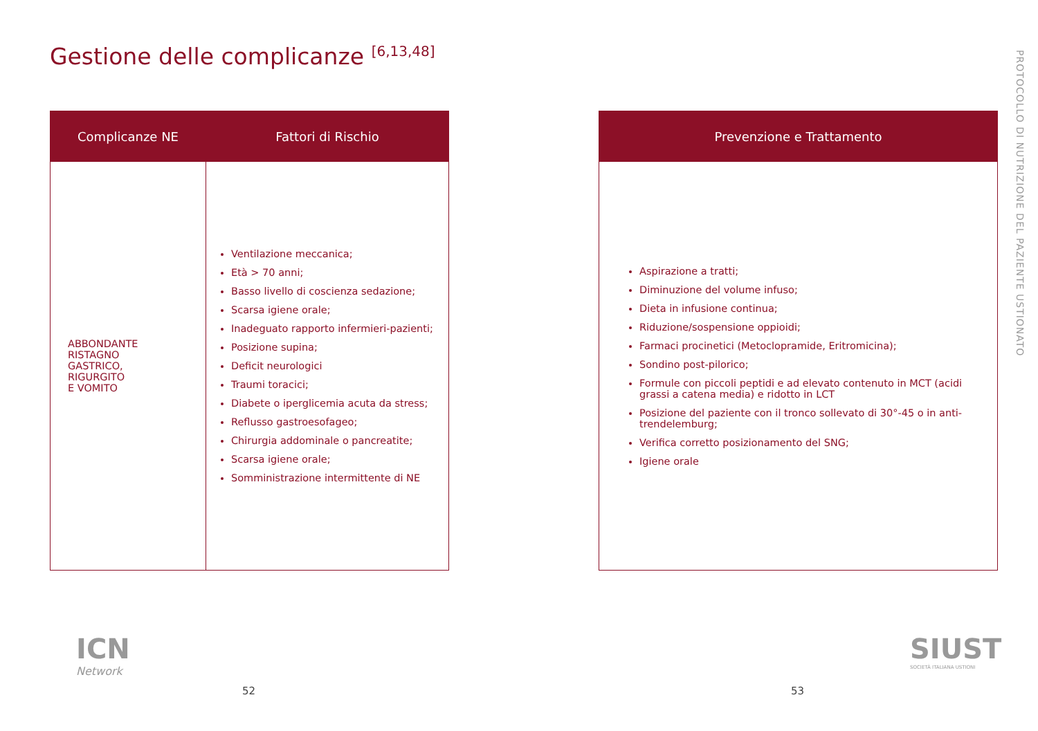Gestione delle complicanze <sup>[6,13,48]</sup>
PROTOCOLLO DI NUTRIZIONE DEL PAZIENTE USTIONATO
| Complicanze NE | Fattori di Rischio |
| --- | --- |
| ABBONDANTE RISTAGNO GASTRICO, RIGURGITO E VOMITO | Ventilazione meccanica; Età > 70 anni; Basso livello di coscienza sedazione; Scarsa igiene orale; Inadeguato rapporto infermieri-pazienti; Posizione supina; Deficit neurologici Traumi toracici; Diabete o iperglicemia acuta da stress; Reflusso gastroesofageo; Chirurgia addominale o pancreatite; Scarsa igiene orale; Somministrazione intermittente di NE |
| Prevenzione e Trattamento |
| --- |
| Aspirazione a tratti; Diminuzione del volume infuso; Dieta in infusione continua; Riduzione/sospensione oppioidi; Farmaci procinetici (Metoclopramide, Eritromicina); Sondino post-pilorico; Formule con piccoli peptidi e ad elevato contenuto in MCT (acidi grassi a catena media) e ridotto in LCT Posizione del paziente con il tronco sollevato di 30°-45 o in anti-trendelemburg; Verifica corretto posizionamento del SNG; Igiene orale |
ICN
Network
SIUST
SOCIETÀ ITALIANA USTIONI
52 53